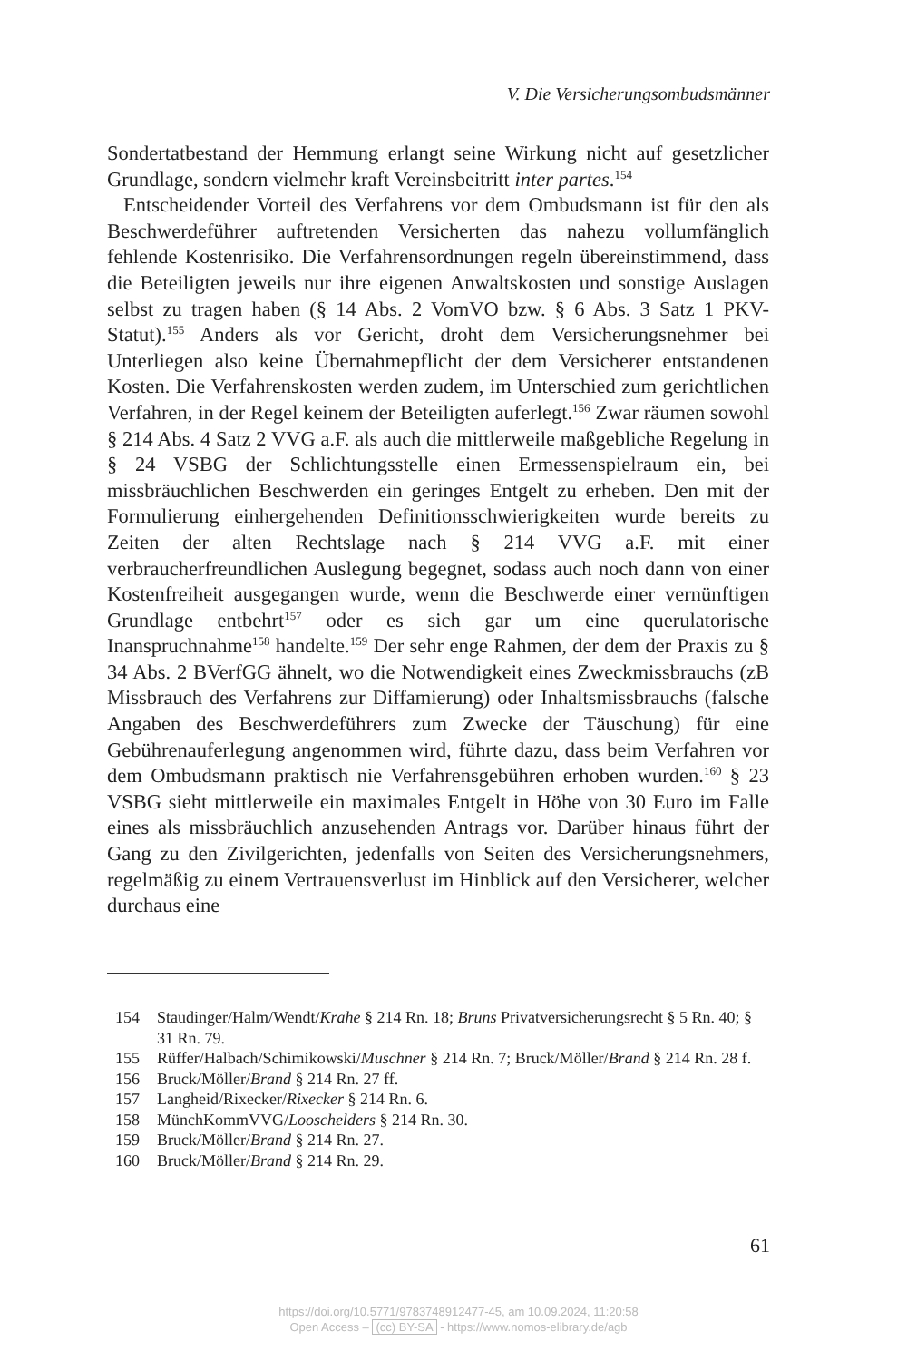V. Die Versicherungsombudsmänner
Sondertatbestand der Hemmung erlangt seine Wirkung nicht auf gesetzlicher Grundlage, sondern vielmehr kraft Vereinsbeitritt inter partes.<sup>154</sup>
Entscheidender Vorteil des Verfahrens vor dem Ombudsmann ist für den als Beschwerdeführer auftretenden Versicherten das nahezu vollumfänglich fehlende Kostenrisiko. Die Verfahrensordnungen regeln übereinstimmend, dass die Beteiligten jeweils nur ihre eigenen Anwaltskosten und sonstige Auslagen selbst zu tragen haben (§ 14 Abs. 2 VomVO bzw. § 6 Abs. 3 Satz 1 PKV-Statut).<sup>155</sup> Anders als vor Gericht, droht dem Versicherungsnehmer bei Unterliegen also keine Übernahmepflicht der dem Versicherer entstandenen Kosten. Die Verfahrenskosten werden zudem, im Unterschied zum gerichtlichen Verfahren, in der Regel keinem der Beteiligten auferlegt.<sup>156</sup> Zwar räumen sowohl § 214 Abs. 4 Satz 2 VVG a.F. als auch die mittlerweile maßgebliche Regelung in § 24 VSBG der Schlichtungsstelle einen Ermessenspielraum ein, bei missbräuchlichen Beschwerden ein geringes Entgelt zu erheben. Den mit der Formulierung einhergehenden Definitionsschwierigkeiten wurde bereits zu Zeiten der alten Rechtslage nach § 214 VVG a.F. mit einer verbraucherfreundlichen Auslegung begegnet, sodass auch noch dann von einer Kostenfreiheit ausgegangen wurde, wenn die Beschwerde einer vernünftigen Grundlage entbehrt<sup>157</sup> oder es sich gar um eine querulatorische Inanspruchnahme<sup>158</sup> handelte.<sup>159</sup> Der sehr enge Rahmen, der dem der Praxis zu § 34 Abs. 2 BVerfGG ähnelt, wo die Notwendigkeit eines Zweckmissbrauchs (zB Missbrauch des Verfahrens zur Diffamierung) oder Inhaltsmissbrauchs (falsche Angaben des Beschwerdeführers zum Zwecke der Täuschung) für eine Gebührenauferlegung angenommen wird, führte dazu, dass beim Verfahren vor dem Ombudsmann praktisch nie Verfahrensgebühren erhoben wurden.<sup>160</sup> § 23 VSBG sieht mittlerweile ein maximales Entgelt in Höhe von 30 Euro im Falle eines als missbräuchlich anzusehenden Antrags vor. Darüber hinaus führt der Gang zu den Zivilgerichten, jedenfalls von Seiten des Versicherungsnehmers, regelmäßig zu einem Vertrauensverlust im Hinblick auf den Versicherer, welcher durchaus eine
154 Staudinger/Halm/Wendt/Krahe § 214 Rn. 18; Bruns Privatversicherungsrecht § 5 Rn. 40; § 31 Rn. 79.
155 Rüffer/Halbach/Schimikowski/Muschner § 214 Rn. 7; Bruck/Möller/Brand § 214 Rn. 28 f.
156 Bruck/Möller/Brand § 214 Rn. 27 ff.
157 Langheid/Rixecker/Rixecker § 214 Rn. 6.
158 MünchKommVVG/Looschelders § 214 Rn. 30.
159 Bruck/Möller/Brand § 214 Rn. 27.
160 Bruck/Möller/Brand § 214 Rn. 29.
61
https://doi.org/10.5771/9783748912477-45, am 10.09.2024, 11:20:58
Open Access – (cc) BY-SA - https://www.nomos-elibrary.de/agb